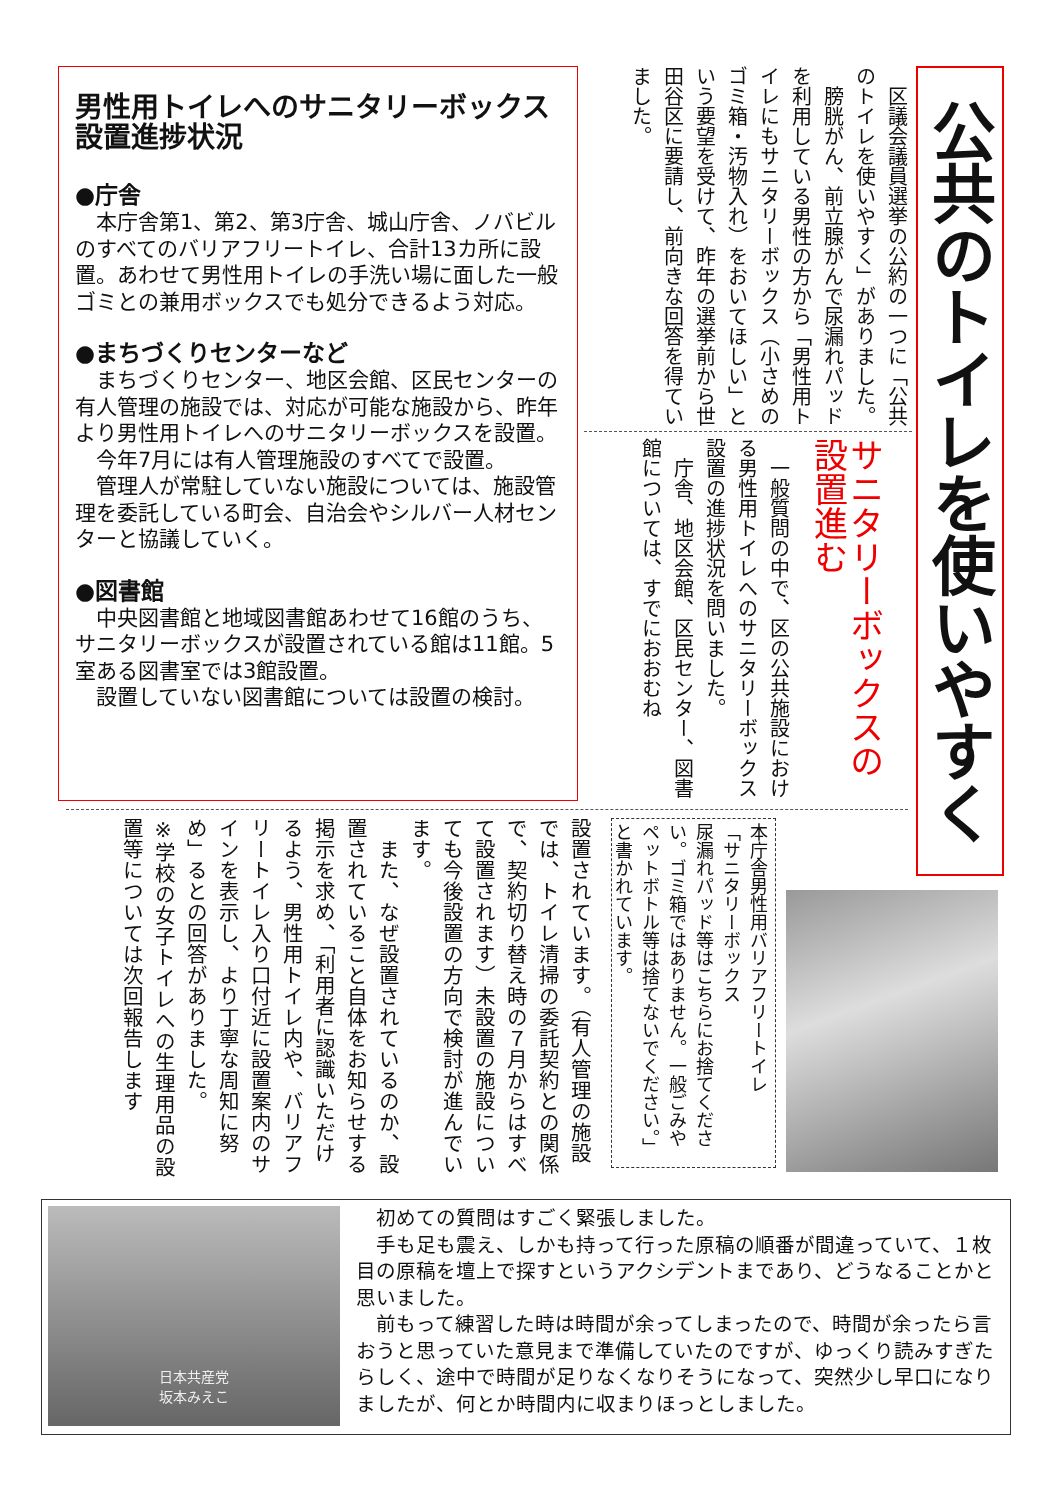公共のトイレを使いやすく
　区議会議員選挙の公約の一つに「公共のトイレを使いやすく」がありました。
　膀胱がん、前立腺がんで尿漏れパッドを利用している男性の方から「男性用トイレにもサニタリーボックス（小さめのゴミ箱・汚物入れ）をおいてほしい」という要望を受けて、昨年の選挙前から世田谷区に要請し、前向きな回答を得ていました。
サニタリーボックスの設置進む
一般質問の中で、区の公共施設における男性用トイレへのサニタリーボックス設置の進捗状況を問いました。
　庁舎、地区会館、区民センター、図書館については、すでにおおむね
男性用トイレへのサニタリーボックス設置進捗状況
●庁舎
本庁舎第1、第2、第3庁舎、城山庁舎、ノバビルのすべてのバリアフリートイレ、合計13カ所に設置。あわせて男性用トイレの手洗い場に面した一般ゴミとの兼用ボックスでも処分できるよう対応。
●まちづくりセンターなど
まちづくりセンター、地区会館、区民センターの有人管理の施設では、対応が可能な施設から、昨年より男性用トイレへのサニタリーボックスを設置。
今年7月には有人管理施設のすべてで設置。
管理人が常駐していない施設については、施設管理を委託している町会、自治会やシルバー人材センターと協議していく。
●図書館
中央図書館と地域図書館あわせて16館のうち、サニタリーボックスが設置されている館は11館。5室ある図書室では3館設置。
設置していない図書館については設置の検討。
本庁舎男性用バリアフリートイレ
「サニタリーボックス
尿漏れパッド等はこちらにお捨てください。ゴミ箱ではありません。一般ごみやペットボトル等は捨てないでください。」と書かれています。
設置されています。（有人管理の施設では、トイレ清掃の委託契約との関係で、契約切り替え時の７月からはすべて設置されます）未設置の施設についても今後設置の方向で検討が進んでいます。
　また、なぜ設置されているのか、設置されていること自体をお知らせする掲示を求め、「利用者に認識いただけるよう、男性用トイレ内や、バリアフリートイレ入り口付近に設置案内のサインを表示し、より丁寧な周知に努め」るとの回答がありました。
※学校の女子トイレへの生理用品の設置等については次回報告します
日本共産党
坂本みえこ
初めての質問はすごく緊張しました。
手も足も震え、しかも持って行った原稿の順番が間違っていて、１枚目の原稿を壇上で探すというアクシデントまであり、どうなることかと思いました。
前もって練習した時は時間が余ってしまったので、時間が余ったら言おうと思っていた意見まで準備していたのですが、ゆっくり読みすぎたらしく、途中で時間が足りなくなりそうになって、突然少し早口になりましたが、何とか時間内に収まりほっとしました。